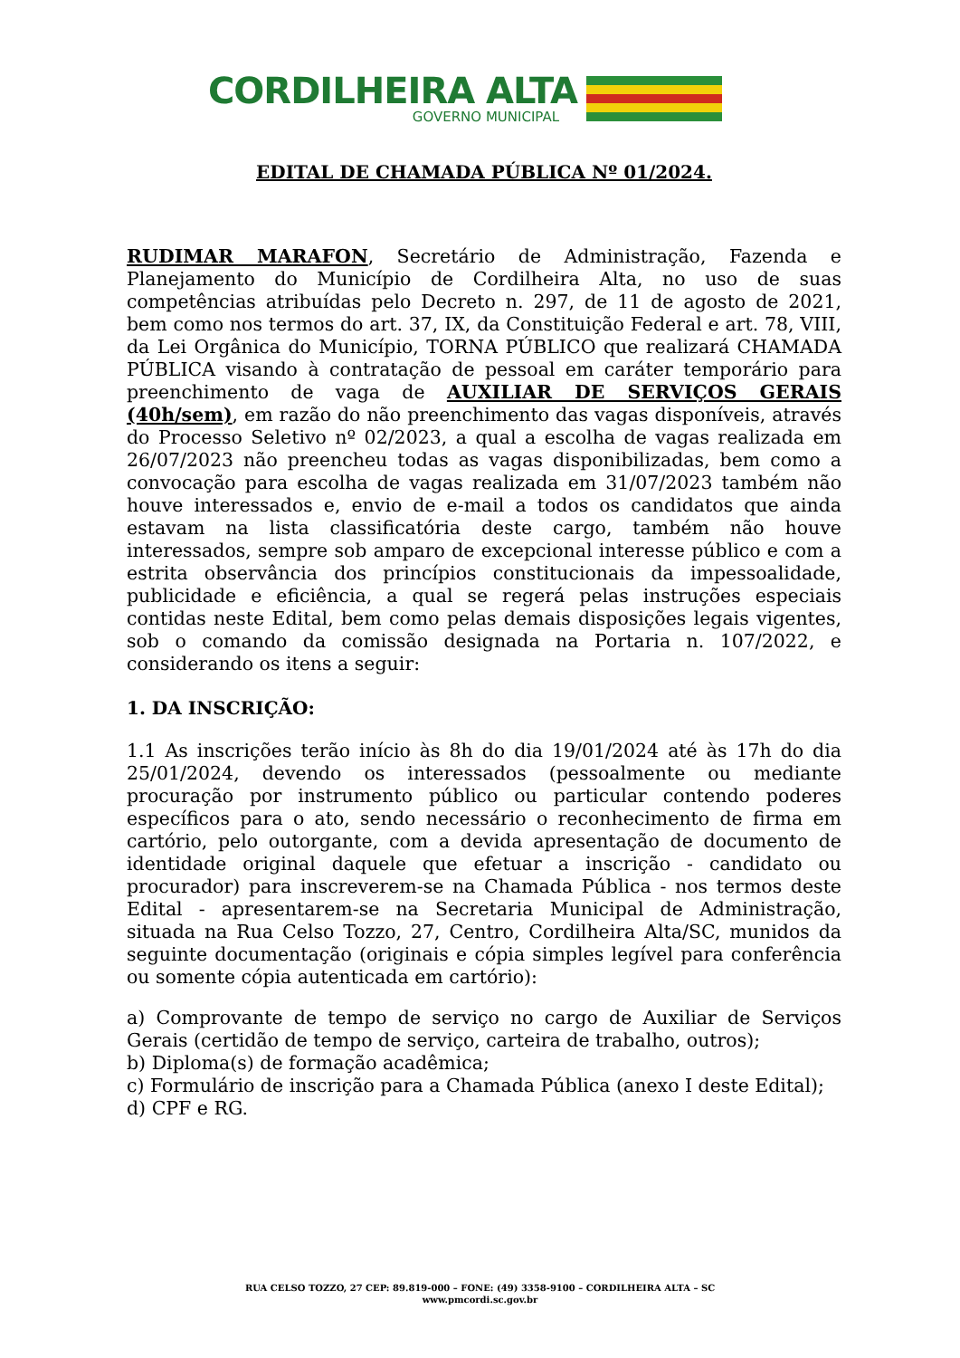CORDILHEIRA ALTA
GOVERNO MUNICIPAL
EDITAL DE CHAMADA PÚBLICA Nº 01/2024.
RUDIMAR MARAFON, Secretário de Administração, Fazenda e Planejamento do Município de Cordilheira Alta, no uso de suas competências atribuídas pelo Decreto n. 297, de 11 de agosto de 2021, bem como nos termos do art. 37, IX, da Constituição Federal e art. 78, VIII, da Lei Orgânica do Município, TORNA PÚBLICO que realizará CHAMADA PÚBLICA visando à contratação de pessoal em caráter temporário para preenchimento de vaga de AUXILIAR DE SERVIÇOS GERAIS (40h/sem), em razão do não preenchimento das vagas disponíveis, através do Processo Seletivo nº 02/2023, a qual a escolha de vagas realizada em 26/07/2023 não preencheu todas as vagas disponibilizadas, bem como a convocação para escolha de vagas realizada em 31/07/2023 também não houve interessados e, envio de e-mail a todos os candidatos que ainda estavam na lista classificatória deste cargo, também não houve interessados, sempre sob amparo de excepcional interesse público e com a estrita observância dos princípios constitucionais da impessoalidade, publicidade e eficiência, a qual se regerá pelas instruções especiais contidas neste Edital, bem como pelas demais disposições legais vigentes, sob o comando da comissão designada na Portaria n. 107/2022, e considerando os itens a seguir:
1. DA INSCRIÇÃO:
1.1 As inscrições terão início às 8h do dia 19/01/2024 até às 17h do dia 25/01/2024, devendo os interessados (pessoalmente ou mediante procuração por instrumento público ou particular contendo poderes específicos para o ato, sendo necessário o reconhecimento de firma em cartório, pelo outorgante, com a devida apresentação de documento de identidade original daquele que efetuar a inscrição - candidato ou procurador) para inscreverem-se na Chamada Pública - nos termos deste Edital - apresentarem-se na Secretaria Municipal de Administração, situada na Rua Celso Tozzo, 27, Centro, Cordilheira Alta/SC, munidos da seguinte documentação (originais e cópia simples legível para conferência ou somente cópia autenticada em cartório):
a) Comprovante de tempo de serviço no cargo de Auxiliar de Serviços Gerais (certidão de tempo de serviço, carteira de trabalho, outros);
b) Diploma(s) de formação acadêmica;
c) Formulário de inscrição para a Chamada Pública (anexo I deste Edital);
d) CPF e RG.
RUA CELSO TOZZO, 27 CEP: 89.819-000 – FONE: (49) 3358-9100 – CORDILHEIRA ALTA – SC
www.pmcordi.sc.gov.br